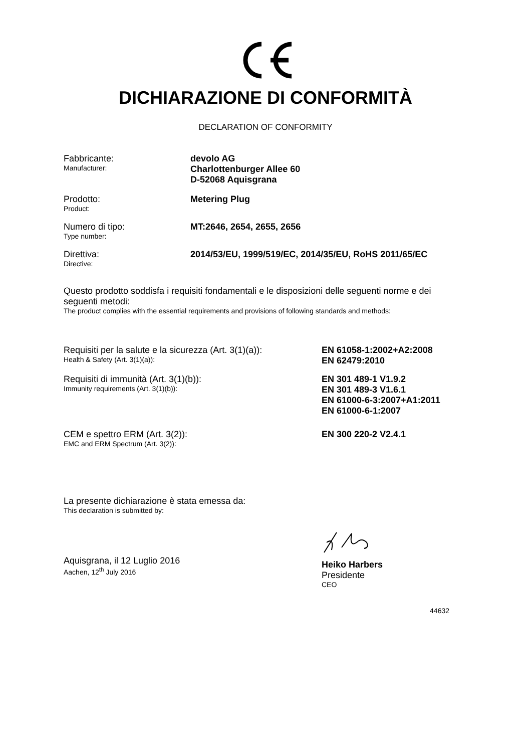DICHIARAZIONE DI CONFORMITÀ
DECLARATION OF CONFORMITY
Fabbricante:
Manufacturer:
devolo AG
Charlottenburger Allee 60
D-52068 Aquisgrana
Prodotto:
Product:
Metering Plug
Numero di tipo:
Type number:
MT:2646, 2654, 2655, 2656
Direttiva:
Directive:
2014/53/EU, 1999/519/EC, 2014/35/EU, RoHS 2011/65/EC
Questo prodotto soddisfa i requisiti fondamentali e le disposizioni delle seguenti norme e dei seguenti metodi:
The product complies with the essential requirements and provisions of following standards and methods:
Requisiti per la salute e la sicurezza (Art. 3(1)(a)):
Health & Safety (Art. 3(1)(a)):
EN 61058-1:2002+A2:2008
EN 62479:2010
Requisiti di immunità (Art. 3(1)(b)):
Immunity requirements (Art. 3(1)(b)):
EN 301 489-1 V1.9.2
EN 301 489-3 V1.6.1
EN 61000-6-3:2007+A1:2011
EN 61000-6-1:2007
CEM e spettro ERM (Art. 3(2)):
EMC and ERM Spectrum (Art. 3(2)):
EN 300 220-2 V2.4.1
La presente dichiarazione è stata emessa da:
This declaration is submitted by:
Aquisgrana, il 12 Luglio 2016
Aachen, 12<sup>th</sup> July 2016
Heiko Harbers
Presidente
CEO
44632